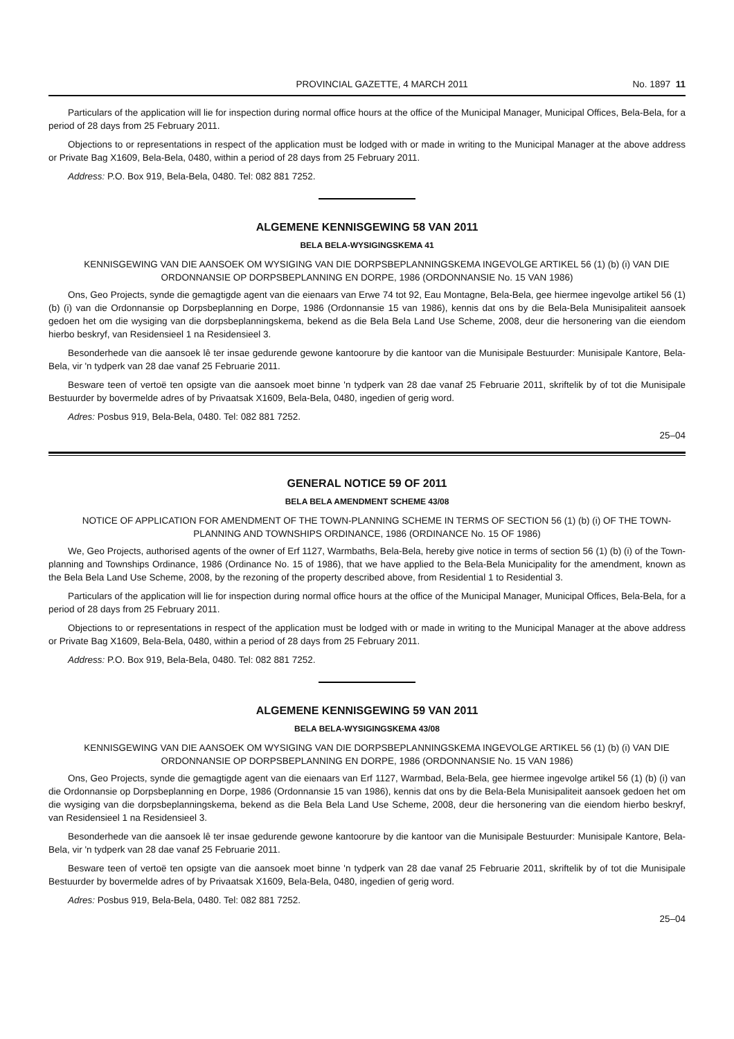PROVINCIAL GAZETTE, 4 MARCH 2011 No. 1897 11
Particulars of the application will lie for inspection during normal office hours at the office of the Municipal Manager, Municipal Offices, Bela-Bela, for a period of 28 days from 25 February 2011.
Objections to or representations in respect of the application must be lodged with or made in writing to the Municipal Manager at the above address or Private Bag X1609, Bela-Bela, 0480, within a period of 28 days from 25 February 2011.
Address: P.O. Box 919, Bela-Bela, 0480. Tel: 082 881 7252.
ALGEMENE KENNISGEWING 58 VAN 2011
BELA BELA-WYSIGINGSKEMA 41
KENNISGEWING VAN DIE AANSOEK OM WYSIGING VAN DIE DORPSBEPLANNINGSKEMA INGEVOLGE ARTIKEL 56 (1) (b) (i) VAN DIE ORDONNANSIE OP DORPSBEPLANNING EN DORPE, 1986 (ORDONNANSIE No. 15 VAN 1986)
Ons, Geo Projects, synde die gemagtigde agent van die eienaars van Erwe 74 tot 92, Eau Montagne, Bela-Bela, gee hiermee ingevolge artikel 56 (1) (b) (i) van die Ordonnansie op Dorpsbeplanning en Dorpe, 1986 (Ordonnansie 15 van 1986), kennis dat ons by die Bela-Bela Munisipaliteit aansoek gedoen het om die wysiging van die dorpsbeplanningskema, bekend as die Bela Bela Land Use Scheme, 2008, deur die hersonering van die eiendom hierbo beskryf, van Residensieel 1 na Residensieel 3.
Besonderhede van die aansoek lê ter insae gedurende gewone kantoorure by die kantoor van die Munisipale Bestuurder: Munisipale Kantore, Bela-Bela, vir 'n tydperk van 28 dae vanaf 25 Februarie 2011.
Besware teen of vertoë ten opsigte van die aansoek moet binne 'n tydperk van 28 dae vanaf 25 Februarie 2011, skriftelik by of tot die Munisipale Bestuurder by bovermelde adres of by Privaatsak X1609, Bela-Bela, 0480, ingedien of gerig word.
Adres: Posbus 919, Bela-Bela, 0480. Tel: 082 881 7252.
25–04
GENERAL NOTICE 59 OF 2011
BELA BELA AMENDMENT SCHEME 43/08
NOTICE OF APPLICATION FOR AMENDMENT OF THE TOWN-PLANNING SCHEME IN TERMS OF SECTION 56 (1) (b) (i) OF THE TOWN-PLANNING AND TOWNSHIPS ORDINANCE, 1986 (ORDINANCE No. 15 OF 1986)
We, Geo Projects, authorised agents of the owner of Erf 1127, Warmbaths, Bela-Bela, hereby give notice in terms of section 56 (1) (b) (i) of the Town-planning and Townships Ordinance, 1986 (Ordinance No. 15 of 1986), that we have applied to the Bela-Bela Municipality for the amendment, known as the Bela Bela Land Use Scheme, 2008, by the rezoning of the property described above, from Residential 1 to Residential 3.
Particulars of the application will lie for inspection during normal office hours at the office of the Municipal Manager, Municipal Offices, Bela-Bela, for a period of 28 days from 25 February 2011.
Objections to or representations in respect of the application must be lodged with or made in writing to the Municipal Manager at the above address or Private Bag X1609, Bela-Bela, 0480, within a period of 28 days from 25 February 2011.
Address: P.O. Box 919, Bela-Bela, 0480. Tel: 082 881 7252.
ALGEMENE KENNISGEWING 59 VAN 2011
BELA BELA-WYSIGINGSKEMA 43/08
KENNISGEWING VAN DIE AANSOEK OM WYSIGING VAN DIE DORPSBEPLANNINGSKEMA INGEVOLGE ARTIKEL 56 (1) (b) (i) VAN DIE ORDONNANSIE OP DORPSBEPLANNING EN DORPE, 1986 (ORDONNANSIE No. 15 VAN 1986)
Ons, Geo Projects, synde die gemagtigde agent van die eienaars van Erf 1127, Warmbad, Bela-Bela, gee hiermee ingevolge artikel 56 (1) (b) (i) van die Ordonnansie op Dorpsbeplanning en Dorpe, 1986 (Ordonnansie 15 van 1986), kennis dat ons by die Bela-Bela Munisipaliteit aansoek gedoen het om die wysiging van die dorpsbeplanningskema, bekend as die Bela Bela Land Use Scheme, 2008, deur die hersonering van die eiendom hierbo beskryf, van Residensieel 1 na Residensieel 3.
Besonderhede van die aansoek lê ter insae gedurende gewone kantoorure by die kantoor van die Munisipale Bestuurder: Munisipale Kantore, Bela-Bela, vir 'n tydperk van 28 dae vanaf 25 Februarie 2011.
Besware teen of vertoë ten opsigte van die aansoek moet binne 'n tydperk van 28 dae vanaf 25 Februarie 2011, skriftelik by of tot die Munisipale Bestuurder by bovermelde adres of by Privaatsak X1609, Bela-Bela, 0480, ingedien of gerig word.
Adres: Posbus 919, Bela-Bela, 0480. Tel: 082 881 7252.
25–04